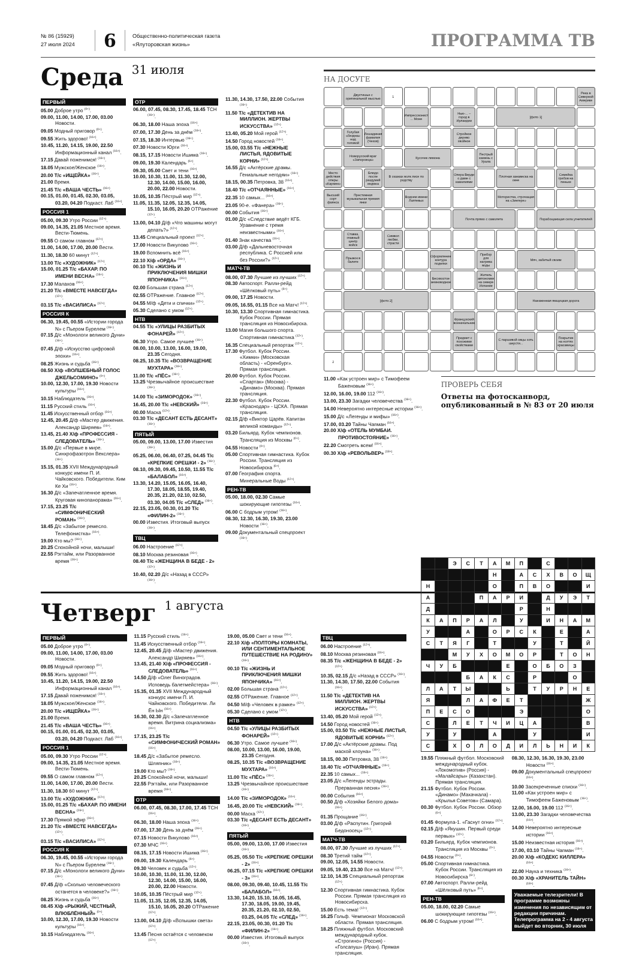№ 86 (15929)
27 июля 2024
6
Общественно-политическая газета
«Ялуторовская жизнь»
ПРОГРАММА ТВ
Среда 31 июля
ПЕРВЫЙ
05.00 Доброе утро <sup>(0+)</sup>.
09.00, 11.00, 14.00, 17.00, 03.00 Новости.
09.05 Модный приговор <sup>(0+)</sup>.
09.55 Жить здорово! <sup>(16+)</sup>.
10.45, 11.20, 14.15, 19.00, 22.50 Информационный канал <sup>(16+)</sup>.
17.15 Давай поженимся! <sup>(16+)</sup>.
18.05 Мужское/Женское <sup>(16+)</sup>.
20.00 Т/с «ИЩЕЙКА» <sup>(16+)</sup>.
21.00 Время.
21.45 Т/с «ВАША ЧЕСТЬ» <sup>(16+)</sup>.
00.15, 01.00, 01.45, 02.30, 03.05, 03.20, 04.20 Подкаст. Лаб <sup>(16+)</sup>.
РОССИЯ 1
05.00, 09.30 Утро России <sup>(12+)</sup>.
09.00, 14.35, 21.05 Местное время. Вести-Тюмень.
09.55 О самом главном <sup>(12+)</sup>.
11.00, 14.00, 17.00, 20.00 Вести.
11.30, 18.30 60 минут <sup>(12+)</sup>.
13.00 Т/с «ХУДОЖНИК» <sup>(12+)</sup>.
15.00, 01.25 Т/с «БАХАР. ПО ИМЕНИ ВЕСНА» <sup>(16+)</sup>.
17.30 Малахов <sup>(16+)</sup>.
21.20 Т/с «ВМЕСТЕ НАВСЕГДА» <sup>(12+)</sup>.
03.15 Т/с «ВАСИЛИСА» <sup>(12+)</sup>.
РОССИЯ К
06.30, 19.45, 00.55 «Истории города N» с Пьером Бурелем <sup>(16+)</sup>.
07.15 Д/с «Монологи великого Дуни» <sup>(16+)</sup>.
07.45 Д/ф «Искусство цифровой эпохи» <sup>(16+)</sup>.
08.25 Жизнь и судьба <sup>(16+)</sup>.
08.50 Х/ф «ВОЛШЕБНЫЙ ГОЛОС ДЖЕЛЬСОМИНО» <sup>(0+)</sup>.
10.00, 12.30, 17.00, 19.30 Новости культуры <sup>(16+)</sup>.
10.15 Наблюдатель <sup>(16+)</sup>.
11.15 Русский стиль <sup>(16+)</sup>.
11.45 Искусственный отбор <sup>(16+)</sup>.
12.45, 20.45 Д/ф «Мастер движения. Александр Ширяев» <sup>(16+)</sup>.
13.45, 21.40 Х/ф «ПРОФЕССИЯ - СЛЕДОВАТЕЛЬ» <sup>(16+)</sup>.
15.00 Д/с «Первые в мире. Синхрофазотрон Векслера» <sup>(16+)</sup>.
15.15, 01.35 XVII Международный конкурс имени П. И. Чайковского. Победители. Ким Ке Хи <sup>(16+)</sup>.
16.30 Д/с «Запечатленное время. Круговая кинопанорама» <sup>(16+)</sup>.
17.15, 23.25 Т/с «СИМФОНИЧЕСКИЙ РОМАН» <sup>(16+)</sup>.
18.45 Д/с «Забытое ремесло. Телефонистка» <sup>(16+)</sup>.
19.00 Кто мы? <sup>(16+)</sup>.
20.25 Спокойной ночи, малыши!
22.55 Рэгтайм, или Разорванное время <sup>(16+)</sup>.
ОТР
06.00, 07.45, 08.30, 17.45, 18.45 ТСН <sup>(16+)</sup>.
06.30, 18.00 Наша эпоха <sup>(16+)</sup>.
07.00, 17.30 День за днём <sup>(16+)</sup>.
07.15, 18.30 Интервью <sup>(16+)</sup>.
07.30 Новости Юрги <sup>(16+)</sup>.
08.15, 17.15 Новости Ишима <sup>(16+)</sup>.
09.00, 19.30 Календарь <sup>(6+)</sup>.
09.30, 05.00 Свет и тени <sup>(16+)</sup>.
10.00, 10.30, 11.00, 11.30, 12.00, 12.30, 14.00, 15.00, 16.00, 20.00, 22.00 Новости.
10.05, 10.35 Пёстрый мир <sup>(12+)</sup>.
11.05, 11.35, 12.05, 12.35, 14.05, 15.10, 16.05, 20.20 ОТРажение <sup>(12+)</sup>.
13.00, 04.10 Д/ф «Что машины могут делать?» <sup>(12+)</sup>.
13.45 Специальный проект <sup>(12+)</sup>.
17.00 Новости Викулово <sup>(16+)</sup>.
19.00 Вспомнить всё <sup>(16+)</sup>.
22.10 Х/ф «ОРДА» <sup>(16+)</sup>.
00.10 Т/с «ЖИЗНЬ И ПРИКЛЮЧЕНИЯ МИШКИ ЯПОНЧИКА» <sup>(16+)</sup>.
02.00 Большая страна <sup>(12+)</sup>.
02.55 ОТРажение. Главное <sup>(12+)</sup>.
04.55 М/ф «Дети и спички» <sup>(12+)</sup>.
05.30 Сделано с умом <sup>(12+)</sup>.
НТВ
04.55 Т/с «УЛИЦЫ РАЗБИТЫХ ФОНАРЕЙ» <sup>(12+)</sup>.
06.30 Утро. Самое лучшее <sup>(16+)</sup>.
08.00, 10.00, 13.00, 16.00, 19.00, 23.35 Сегодня.
08.25, 10.35 Т/с «ВОЗВРАЩЕНИЕ МУХТАРА» <sup>(16+)</sup>.
11.00 Т/с «ПЁС» <sup>(16+)</sup>.
13.25 Чрезвычайное происшествие <sup>(16+)</sup>.
14.00 Т/с «ЗИМОРОДОК» <sup>(16+)</sup>.
16.45, 20.00 Т/с «НЕВСКИЙ» <sup>(16+)</sup>.
00.00 Маска <sup>(12+)</sup>.
03.30 Т/с «ДЕСАНТ ЕСТЬ ДЕСАНТ» <sup>(16+)</sup>.
ПЯТЫЙ
05.00, 09.00, 13.00, 17.00 Известия <sup>(16+)</sup>.
05.25, 06.00, 06.40, 07.25, 04.45 Т/с «КРЕПКИЕ ОРЕШКИ - 2» <sup>(16+)</sup>.
08.10, 09.30, 09.45, 10.50, 11.55 Т/с «БАЛАБОЛ» <sup>(16+)</sup>.
13.30, 14.20, 15.05, 16.05, 16.40, 17.30, 18.05, 18.55, 19.40, 20.35, 21.20, 02.10, 02.50, 03.30, 04.05 Т/с «СЛЕД» <sup>(16+)</sup>.
22.15, 23.05, 00.30, 01.20 Т/с «ФИЛИН-2» <sup>(16+)</sup>.
00.00 Известия. Итоговый выпуск <sup>(16+)</sup>.
ТВЦ
06.00 Настроение <sup>(12+)</sup>.
08.10 Москва резиновая <sup>(16+)</sup>.
08.40 Т/с «ЖЕНЩИНА В БЕДЕ - 2» <sup>(12+)</sup>.
10.40, 02.20 Д/с «Назад в СССР» <sup>(16+)</sup>.
11.30, 14.30, 17.50, 22.00 События <sup>(16+)</sup>.
11.50 Т/с «ДЕТЕКТИВ НА МИЛЛИОН. ЖЕРТВЫ ИСКУССТВА» <sup>(12+)</sup>.
13.40, 05.20 Мой герой <sup>(12+)</sup>.
14.50 Город новостей <sup>(16+)</sup>.
15.00, 03.55 Т/с «НЕЖНЫЕ ЛИСТЬЯ, ЯДОВИТЫЕ КОРНИ» <sup>(12+)</sup>.
16.55 Д/с «Актёрские драмы. Гениальные негодяи» <sup>(16+)</sup>.
18.15, 00.35 Петровка, 38 <sup>(16+)</sup>.
18.40 Т/с «ОТЧАЯННЫЕ» <sup>(16+)</sup>.
22.35 10 самых... <sup>(16+)</sup>.
23.05 90-е. «Фанера» <sup>(16+)</sup>.
00.00 События <sup>(16+)</sup>.
01.00 Д/с «Следствие ведёт КГБ. Уравнение с тремя неизвестными» <sup>(16+)</sup>.
01.40 Знак качества <sup>(16+)</sup>.
03.00 Д/ф «Дальневосточная республика. С Россией или без России?» <sup>(12+)</sup>.
МАТЧ-ТВ
08.00, 07.30 Лучшие из лучших <sup>(12+)</sup>.
08.30 Автоспорт. Ралли-рейд «Шёлковый путь» <sup>(6+)</sup>.
09.00, 17.25 Новости.
09.05, 16.55, 01.15 Все на Матч! <sup>(12+)</sup>.
10.30, 13.30 Спортивная гимнастика. Кубок России. Прямая трансляция из Новосибирска.
13.00 Магия большого спорта. Спортивная гимнастика <sup>(12+)</sup>.
16.35 Специальный репортаж <sup>(12+)</sup>.
17.30 Футбол. Кубок России. «Химки» (Московская область) - «Оренбург». Прямая трансляция.
20.00 Футбол. Кубок России. «Спартак» (Москва) - «Динамо» (Москва). Прямая трансляция.
22.30 Футбол. Кубок России. «Краснодар» - ЦСКА. Прямая трансляция.
02.15 Д/ф «Виктор Царёв. Капитан великой команды» <sup>(12+)</sup>.
03.20 Бильярд. Кубок чемпионов. Трансляция из Москвы <sup>(0+)</sup>.
04.55 Новости <sup>(0+)</sup>.
05.00 Спортивная гимнастика. Кубок России. Трансляция из Новосибирска <sup>(6+)</sup>.
07.00 География спорта. Минеральные Воды <sup>(12+)</sup>.
РЕН-ТВ
05.00, 18.00, 02.30 Самые шокирующие гипотезы <sup>(16+)</sup>.
06.00 С бодрым утром! <sup>(16+)</sup>.
08.30, 12.30, 16.30, 19.30, 23.00 Новости <sup>(16+)</sup>.
09.00 Документальный спецпроект <sup>(16+)</sup>.
НА ДОСУГЕ
Двустишье с оригинальной мыслью
1
Река в Северной Америке
Импрессионист ... Моне
Нью-... – город в Ирландии
[фото 1]
Голубая «бездна» над головой
Лошадиная фамилия (Чехов)
Стройное дерево хвойное
Новорусский враг «Запорожца»
Кусочек лимона
Пестрый камень с Урала
Место действия оперы «Кармен»
Блюдо после раздумий индюка
В сказках волк лисе по родству
Опера Верди о даме с камелиями
Плотная занавеска на окне
Семейка грибов на пеньке
Высший сорт фаянса
Престижная музыкальная премия янки
Водоем имени Лаптевых
Мотористка, строчащая на «Зингере»
Почта прямо с самолета
Порабощающая сила угнетателей
Ставка, главный центр войск
Символ любви, страсти
Прыжок в балете
Оформление контура поделки
Прибор для нагрева воды
Мяч, забитый своим
Бесхвостое земноводное
Житель автономии на севере Испании
[фото 2]
Наезженная ямщицкая дорога
Французский военачальник
Предмет с похожими свойствами
С паршивой овцы хоть шерсти...
Покрытие на ногтях красавицы
2
11.00 «Как устроен мир» с Тимофеем Баженовым <sup>(16+)</sup>.
12.00, 16.00, 19.00 112 <sup>(16+)</sup>.
13.00, 23.30 Загадки человечества <sup>(16+)</sup>.
14.00 Невероятно интересные истории <sup>(16+)</sup>.
15.00 Д/с «Легенды и мифы» <sup>(16+)</sup>.
17.00, 03.20 Тайны Чапман <sup>(16+)</sup>.
20.00 Х/ф «ОТЕЛЬ МУМБАИ. ПРОТИВОСТОЯНИЕ» <sup>(16+)</sup>.
22.20 Смотреть всем! <sup>(16+)</sup>.
00.30 Х/ф «РЕВОЛЬВЕР» <sup>(18+)</sup>.
ПРОВЕРЬ СЕБЯ
Ответы на фотосканворд, опубликованный в № 83 от 20 июля
Четверг 1 августа
ПЕРВЫЙ
05.00 Доброе утро <sup>(0+)</sup>.
09.00, 11.00, 14.00, 17.00, 03.00 Новости.
09.05 Модный приговор <sup>(0+)</sup>.
09.55 Жить здорово! <sup>(16+)</sup>.
10.45, 11.20, 14.15, 19.00, 22.50 Информационный канал <sup>(16+)</sup>.
17.15 Давай поженимся! <sup>(16+)</sup>.
18.05 Мужское/Женское <sup>(16+)</sup>.
20.00 Т/с «ИЩЕЙКА» <sup>(16+)</sup>.
21.00 Время.
21.45 Т/с «ВАША ЧЕСТЬ» <sup>(16+)</sup>.
00.15, 01.00, 01.45, 02.30, 03.05, 03.20, 04.20 Подкаст. Лаб <sup>(16+)</sup>.
РОССИЯ 1
05.00, 09.30 Утро России <sup>(12+)</sup>.
09.00, 14.35, 21.05 Местное время. Вести-Тюмень.
09.55 О самом главном <sup>(12+)</sup>.
11.00, 14.00, 17.00, 20.00 Вести.
11.30, 18.30 60 минут <sup>(12+)</sup>.
13.00 Т/с «ХУДОЖНИК» <sup>(12+)</sup>.
15.00, 01.25 Т/с «БАХАР. ПО ИМЕНИ ВЕСНА» <sup>(16+)</sup>.
17.30 Прямой эфир <sup>(16+)</sup>.
21.20 Т/с «ВМЕСТЕ НАВСЕГДА» <sup>(12+)</sup>.
03.15 Т/с «ВАСИЛИСА» <sup>(12+)</sup>.
РОССИЯ К
06.30, 19.45, 00.55 «Истории города N» с Пьером Бурелем <sup>(16+)</sup>.
07.15 Д/с «Монологи великого Дуни» <sup>(16+)</sup>.
07.45 Д/ф «Сколько человеческого останется в человеке?» <sup>(16+)</sup>.
08.25 Жизнь и судьба <sup>(16+)</sup>.
08.45 Х/ф «РЫЖИЙ, ЧЕСТНЫЙ, ВЛЮБЛЁННЫЙ» <sup>(0+)</sup>.
10.00, 12.30, 17.00, 19.30 Новости культуры <sup>(16+)</sup>.
10.15 Наблюдатель <sup>(16+)</sup>.
11.15 Русский стиль <sup>(16+)</sup>.
11.45 Искусственный отбор <sup>(16+)</sup>.
12.45, 20.45 Д/ф «Мастер движения. Александр Ширяев» <sup>(16+)</sup>.
13.45, 21.40 Х/ф «ПРОФЕССИЯ - СЛЕДОВАТЕЛЬ» <sup>(16+)</sup>.
14.50 Д/ф «Олег Виноградов. Исповедь балетмейстера» <sup>(16+)</sup>.
15.35, 01.35 XVII Международный конкурс имени П. И. Чайковского. Победители. Ли Ён Ын <sup>(16+)</sup>.
16.30, 02.30 Д/с «Запечатленное время. Витрина социализма» <sup>(16+)</sup>.
17.15, 23.25 Т/с «СИМФОНИЧЕСКИЙ РОМАН» <sup>(16+)</sup>.
18.45 Д/с «Забытое ремесло. Шляпник» <sup>(16+)</sup>.
19.00 Кто мы? <sup>(16+)</sup>.
20.25 Спокойной ночи, малыши!
22.55 Рэгтайм, или Разорванное время <sup>(16+)</sup>.
ОТР
06.00, 07.45, 08.30, 17.00, 17.45 ТСН <sup>(16+)</sup>.
06.30, 18.00 Наша эпоха <sup>(16+)</sup>.
07.00, 17.30 День за днём <sup>(16+)</sup>.
07.15 Новости Викулово <sup>(16+)</sup>.
07.30 МЧС <sup>(16+)</sup>.
08.15, 17.15 Новости Ишима <sup>(16+)</sup>.
09.00, 19.30 Календарь <sup>(6+)</sup>.
09.30 Человек и судьба <sup>(12+)</sup>.
10.00, 10.30, 11.00, 11.30, 12.00, 12.30, 14.00, 15.00, 16.00, 20.00, 22.00 Новости.
10.05, 10.35 Пёстрый мир <sup>(12+)</sup>.
11.05, 11.35, 12.05, 12.35, 14.05, 15.10, 16.05, 20.20 ОТРажение <sup>(12+)</sup>.
13.00, 04.10 Д/ф «Вспышки света» <sup>(12+)</sup>.
13.45 Песня остаётся с человеком <sup>(12+)</sup>.
19.00, 05.00 Свет и тени <sup>(16+)</sup>.
22.10 Х/ф «ПОЛТОРЫ КОМНАТЫ, ИЛИ СЕНТИМЕНТАЛЬНОЕ ПУТЕШЕСТВИЕ НА РОДИНУ» <sup>(16+)</sup>.
00.10 Т/с «ЖИЗНЬ И ПРИКЛЮЧЕНИЯ МИШКИ ЯПОНЧИКА» <sup>(16+)</sup>.
02.00 Большая страна <sup>(12+)</sup>.
02.55 ОТРажение. Главное <sup>(12+)</sup>.
04.50 М/ф «Человек в рамке» <sup>(12+)</sup>.
05.30 Сделано с умом <sup>(12+)</sup>.
НТВ
04.50 Т/с «УЛИЦЫ РАЗБИТЫХ ФОНАРЕЙ» <sup>(12+)</sup>.
06.30 Утро. Самое лучшее <sup>(16+)</sup>.
08.00, 10.00, 13.00, 16.00, 19.00, 23.35 Сегодня.
08.25, 10.35 Т/с «ВОЗВРАЩЕНИЕ МУХТАРА» <sup>(16+)</sup>.
11.00 Т/с «ПЁС» <sup>(16+)</sup>.
13.25 Чрезвычайное происшествие <sup>(16+)</sup>.
14.00 Т/с «ЗИМОРОДОК» <sup>(16+)</sup>.
16.45, 20.00 Т/с «НЕВСКИЙ» <sup>(16+)</sup>.
00.00 Маска <sup>(12+)</sup>.
03.30 Т/с «ДЕСАНТ ЕСТЬ ДЕСАНТ» <sup>(16+)</sup>.
ПЯТЫЙ
05.00, 09.00, 13.00, 17.00 Известия <sup>(16+)</sup>.
05.25, 05.50 Т/с «КРЕПКИЕ ОРЕШКИ - 2» <sup>(16+)</sup>.
06.25, 07.15 Т/с «КРЕПКИЕ ОРЕШКИ - 3» <sup>(16+)</sup>.
08.00, 09.30, 09.40, 10.45, 11.55 Т/с «БАЛАБОЛ» <sup>(16+)</sup>.
13.30, 14.20, 15.10, 16.05, 16.45, 17.30, 18.05, 19.00, 19.45, 20.35, 21.20, 02.10, 02.50, 03.25, 04.05 Т/с «СЛЕД» <sup>(16+)</sup>.
22.15, 23.05, 00.30, 01.20 Т/с «ФИЛИН-2» <sup>(16+)</sup>.
00.00 Известия. Итоговый выпуск <sup>(16+)</sup>.
ТВЦ
06.00 Настроение <sup>(12+)</sup>.
08.10 Москва резиновая <sup>(16+)</sup>.
08.35 Т/с «ЖЕНЩИНА В БЕДЕ - 2» <sup>(12+)</sup>.
10.35, 02.15 Д/с «Назад в СССР» <sup>(16+)</sup>.
11.30, 14.30, 17.50, 22.00 События <sup>(16+)</sup>.
11.50 Т/с «ДЕТЕКТИВ НА МИЛЛИОН. ЖЕРТВЫ ИСКУССТВА» <sup>(12+)</sup>.
13.40, 05.20 Мой герой <sup>(12+)</sup>.
14.50 Город новостей <sup>(16+)</sup>.
15.00, 03.50 Т/с «НЕЖНЫЕ ЛИСТЬЯ, ЯДОВИТЫЕ КОРНИ» <sup>(12+)</sup>.
17.00 Д/с «Актёрские драмы. Под маской клоуна» <sup>(16+)</sup>.
18.15, 00.30 Петровка, 38 <sup>(16+)</sup>.
18.40 Т/с «ОТЧАЯННЫЕ» <sup>(16+)</sup>.
22.35 10 самых... <sup>(16+)</sup>.
23.05 Д/с «Легенды эстрады. Прерванная песня» <sup>(16+)</sup>.
00.00 События <sup>(16+)</sup>.
00.50 Д/ф «Хозяйки Белого дома» <sup>(16+)</sup>.
01.35 Прощание <sup>(16+)</sup>.
03.00 Д/ф «Распутин. Григорий Бедоносец» <sup>(12+)</sup>.
МАТЧ-ТВ
08.00, 07.30 Лучшие из лучших <sup>(12+)</sup>.
08.30 Третий тайм <sup>(12+)</sup>.
09.00, 12.05, 14.55 Новости.
09.05, 19.40, 23.30 Все на Матч! <sup>(12+)</sup>.
12.10, 14.35 Специальный репортаж <sup>(12+)</sup>.
12.30 Спортивная гимнастика. Кубок России. Прямая трансляция из Новосибирска.
15.00 Есть тема! <sup>(12+)</sup>.
16.25 Гольф. Чемпионат Московской области. Прямая трансляция.
18.25 Пляжный футбол. Московский международный кубок. «Строгино» (Россия) - «Голсапуш» (Иран). Прямая трансляция.
| | | Э | С | Т | А | М | П | | С | | | |
| | | | | | Н | | А | С | Х | В | О | Щ |
| Н | | | | | О | | П | В | О | | | И |
| А | | | | П | А | Р | И | | Д | У | Э | Т |
| Д | | | | | | | Р | | Н | | | |
| К | А | П | Р | А | Л | | У | | И | Н | А | М |
| У | | | А | | О | Р | С | К | | Е | | А |
| С | Т | Я | Г | | Т | | | У | | Т | | Й |
| | | М | У | Х | О | М | О | Р | | Т | О | Н |
| Ч | У | Б | | | | Е | | О | Б | О | З | |
| | | | Б | А | К | С | | Р | | | О | |
| Л | А | Т | Ы | | | Ь | | Т | У | Р | Н | Е |
| Я | | | Л | А | Ф | Е | Т | | | | | Ж |
| П | Е | С | О | | | | Э | | | | | О |
| С | | Л | Е | Т | Ч | И | Ц | А | | | | В |
| У | | У | | | А | | | У | | | | И |
| С | | Х | О | Л | О | Д | И | Л | Ь | Н | И | К |
19.55 Пляжный футбол. Московский международный кубок. «Локомотив» (Россия) - «Малайсары» (Казахстан). Прямая трансляция.
21.15 Футбол. Кубок России. «Динамо» (Махачкала) - «Крылья Советов» (Самара).
00.30 Футбол. Кубок России. Обзор <sup>(6+)</sup>.
01.45 Формула-1. «Гаснут огни» <sup>(12+)</sup>.
02.15 Д/ф «Якушин. Первый среди первых» <sup>(12+)</sup>.
03.20 Бильярд. Кубок чемпионов. Трансляция из Москвы <sup>(0+)</sup>.
04.55 Новости <sup>(0+)</sup>.
05.00 Спортивная гимнастика. Кубок России. Трансляция из Новосибирска <sup>(6+)</sup>.
07.00 Автоспорт. Ралли-рейд «Шёлковый путь» <sup>(6+)</sup>.
РЕН-ТВ
05.00, 18.00, 02.20 Самые шокирующие гипотезы <sup>(16+)</sup>.
06.00 С бодрым утром! <sup>(16+)</sup>.
08.30, 12.30, 16.30, 19.30, 23.00 Новости <sup>(16+)</sup>.
09.00 Документальный спецпроект <sup>(16+)</sup>.
10.00 Засекреченные списки <sup>(16+)</sup>.
11.00 «Как устроен мир» с Тимофеем Баженовым <sup>(16+)</sup>.
12.00, 16.00, 19.00 112 <sup>(16+)</sup>.
13.00, 23.30 Загадки человечества <sup>(16+)</sup>.
14.00 Невероятно интересные истории <sup>(16+)</sup>.
15.00 Неизвестная история <sup>(16+)</sup>.
17.00, 03.10 Тайны Чапман <sup>(16+)</sup>.
20.00 Х/ф «КОДЕКС КИЛЛЕРА» <sup>(16+)</sup>.
22.00 Наука и техника <sup>(16+)</sup>.
00.30 Х/ф «ХРАНИТЕЛЬ ТАЙН» <sup>(18+)</sup>.
Уважаемые телезрители! В программе возможны изменения по независящим от редакции причинам. Телепрограмма на 2 - 4 августа выйдет во вторник, 30 июля